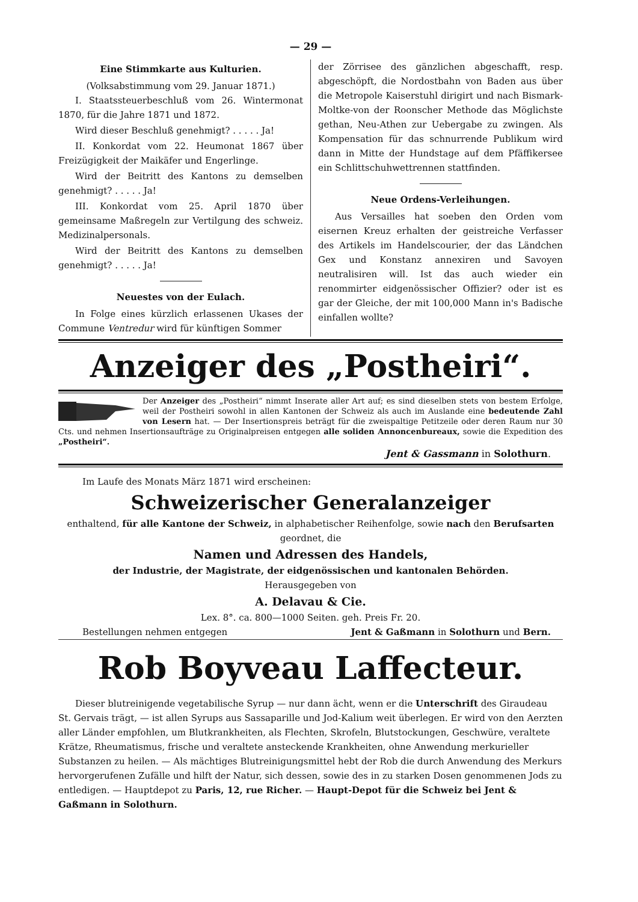— 29 —
Eine Stimmkarte aus Kulturien.
(Volksabstimmung vom 29. Januar 1871.)
I. Staatssteuerbeschluß vom 26. Wintermonat 1870, für die Jahre 1871 und 1872.
Wird dieser Beschluß genehmigt? . . . . . Ja!
II. Konkordat vom 22. Heumonat 1867 über Freizügigkeit der Maikäfer und Engerlinge.
Wird der Beitritt des Kantons zu demselben genehmigt? . . . . . Ja!
III. Konkordat vom 25. April 1870 über gemeinsame Maßregeln zur Vertilgung des schweiz. Medizinalpersonals.
Wird der Beitritt des Kantons zu demselben genehmigt? . . . . . Ja!
Neuestes von der Eulach.
In Folge eines kürzlich erlassenen Ukases der Commune Ventredur wird für künftigen Sommer
der Zörrisee des gänzlichen abgeschafft, resp. abgeschöpft, die Nordostbahn von Baden aus über die Metropole Kaiserstuhl dirigirt und nach Bismark-Moltke-von der Roonscher Methode das Möglichste gethan, Neu-Athen zur Uebergabe zu zwingen. Als Kompensation für das schnurrende Publikum wird dann in Mitte der Hundstage auf dem Pfäffikersee ein Schlittschuhwettrennen stattfinden.
Neue Ordens-Verleihungen.
Aus Versailles hat soeben den Orden vom eisernen Kreuz erhalten der geistreiche Verfasser des Artikels im Handelscourier, der das Ländchen Gex und Konstanz annexiren und Savoyen neutralisiren will. Ist das auch wieder ein renommirter eidgenössischer Offizier? oder ist es gar der Gleiche, der mit 100,000 Mann in's Badische einfallen wollte?
Anzeiger des „Postheiri“.
Der Anzeiger des „Postheiri“ nimmt Inserate aller Art auf; es sind dieselben stets von bestem Erfolge, weil der Postheiri sowohl in allen Kantonen der Schweiz als auch im Auslande eine bedeutende Zahl von Lesern hat. — Der Insertionspreis beträgt für die zweispaltige Petitzeile oder deren Raum nur 30 Cts. und nehmen Insertionsaufträge zu Originalpreisen entgegen alle soliden Annoncenbureaux, sowie die Expedition des „Postheiri“.
Jent & Gassmann in Solothurn.
Im Laufe des Monats März 1871 wird erscheinen:
Schweizerischer Generalanzeiger
enthaltend, für alle Kantone der Schweiz, in alphabetischer Reihenfolge, sowie nach den Berufsarten geordnet, die
Namen und Adressen des Handels,
der Industrie, der Magistrate, der eidgenössischen und kantonalen Behörden.
Herausgegeben von
A. Delavau & Cie.
Lex. 8°. ca. 800—1000 Seiten. geh. Preis Fr. 20.
Bestellungen nehmen entgegen Jent & Gaßmann in Solothurn und Bern.
Rob Boyveau Laffecteur.
Dieser blutreinigende vegetabilische Syrup — nur dann ächt, wenn er die Unterschrift des Giraudeau St. Gervais trägt, — ist allen Syrups aus Sassaparille und Jod-Kalium weit überlegen. Er wird von den Aerzten aller Länder empfohlen, um Blutkrankheiten, als Flechten, Skrofeln, Blutstockungen, Geschwüre, veraltete Krätze, Rheumatismus, frische und veraltete ansteckende Krankheiten, ohne Anwendung merkurieller Substanzen zu heilen. — Als mächtiges Blutreinigungsmittel hebt der Rob die durch Anwendung des Merkurs hervorgerufenen Zufälle und hilft der Natur, sich dessen, sowie des in zu starken Dosen genommenen Jods zu entledigen. — Hauptdepot zu Paris, 12, rue Richer. — Haupt-Depot für die Schweiz bei Jent & Gaßmann in Solothurn.